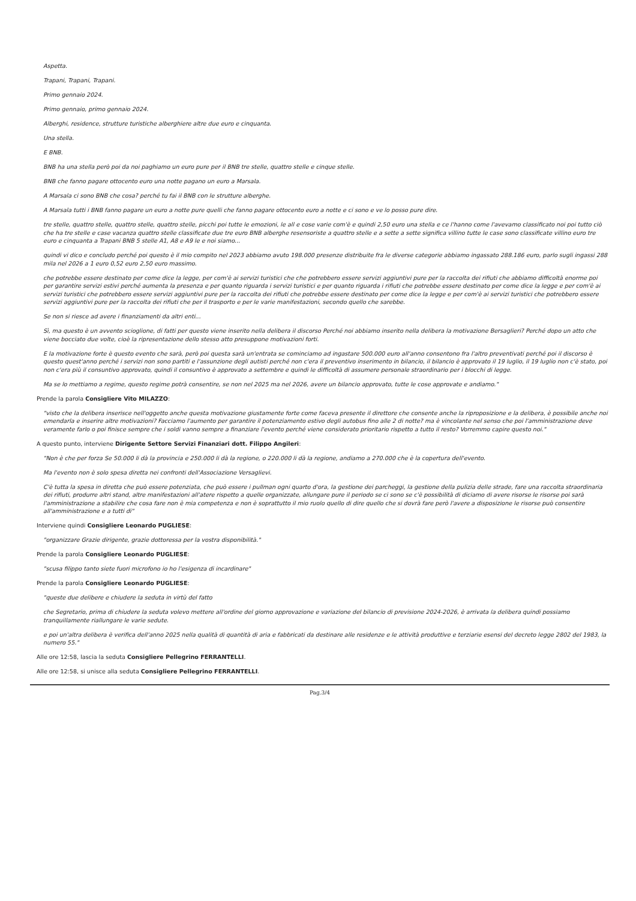Aspetta.
Trapani, Trapani, Trapani.
Primo gennaio 2024.
Primo gennaio, primo gennaio 2024.
Alberghi, residence, strutture turistiche alberghiere altre due euro e cinquanta.
Una stella.
E BNB.
BNB ha una stella però poi da noi paghiamo un euro pure per il BNB tre stelle, quattro stelle e cinque stelle.
BNB che fanno pagare ottocento euro una notte pagano un euro a Marsala.
A Marsala ci sono BNB che cosa? perché tu fai il BNB con le strutture alberghe.
A Marsala tutti i BNB fanno pagare un euro a notte pure quelli che fanno pagare ottocento euro a notte e ci sono e ve lo posso pure dire.
tre stelle, quattro stelle, quattro stelle, quattro stelle, picchi poi tutte le emozioni, le all e cose varie com'è e quindi 2,50 euro una stella e ce l'hanno come l'avevamo classificato noi poi tutto ciò che ha tre stelle e case vacanza quattro stelle classificate due tre euro BNB alberghe resensoriste a quattro stelle e a sette a sette significa villino tutte le case sono classificate villino euro tre euro e cinquanta a Trapani BNB 5 stelle A1, A8 e A9 le e noi siamo...
quindi vi dico e concludo perché poi questo è il mio compito nel 2023 abbiamo avuto 198.000 presenze distribuite fra le diverse categorie abbiamo ingassato 288.186 euro, parlo sugli ingassi 288 mila nel 2026 a 1 euro 0,52 euro 2,50 euro massimo.
che potrebbe essere destinato per come dice la legge, per com'è ai servizi turistici che che potrebbero essere servizi aggiuntivi pure per la raccolta dei rifiuti che abbiamo difficoltà enorme poi per garantire servizi estivi perché aumenta la presenza e per quanto riguarda i servizi turistici e per quanto riguarda i rifiuti che potrebbe essere destinato per come dice la legge e per com'è ai servizi turistici che potrebbero essere servizi aggiuntivi pure per la raccolta dei rifiuti che potrebbe essere destinato per come dice la legge e per com'è ai servizi turistici che potrebbero essere servizi aggiuntivi pure per la raccolta dei rifiuti che per il trasporto e per le varie manifestazioni, secondo quello che sarebbe.
Se non si riesce ad avere i finanziamenti da altri enti...
Sì, ma questo è un avvento scioglione, di fatti per questo viene inserito nella delibera il discorso Perché noi abbiamo inserito nella delibera la motivazione Bersaglieri? Perché dopo un atto che viene bocciato due volte, cioè la ripresentazione dello stesso atto presuppone motivazioni forti.
E la motivazione forte è questo evento che sarà, però poi questa sarà un'entrata se cominciamo ad ingastare 500.000 euro all'anno consentono fra l'altro preventivati perché poi il discorso è questo quest'anno perché i servizi non sono partiti e l'assunzione degli autisti perché non c'era il preventivo inserimento in bilancio, il bilancio è approvato il 19 luglio, il 19 luglio non c'è stato, poi non c'era più il consuntivo approvato, quindi il consuntivo è approvato a settembre e quindi le difficoltà di assumere personale straordinario per i blocchi di legge.
Ma se lo mettiamo a regime, questo regime potrà consentire, se non nel 2025 ma nel 2026, avere un bilancio approvato, tutte le cose approvate e andiamo."
Prende la parola Consigliere Vito MILAZZO:
"visto che la delibera inserisce nell'oggetto anche questa motivazione giustamente forte come faceva presente il direttore che consente anche la riproposizione e la delibera, è possibile anche noi emendarla e inserire altre motivazioni? Facciamo l'aumento per garantire il potenziamento estivo degli autobus fino alle 2 di notte? ma è vincolante nel senso che poi l'amministrazione deve veramente farlo o poi finisce sempre che i soldi vanno sempre a finanziare l'evento perché viene considerato prioritario rispetto a tutto il resto? Vorremmo capire questo noi."
A questo punto, interviene Dirigente Settore Servizi Finanziari dott. Filippo Angileri:
"Non è che per forza Se 50.000 li dà la provincia e 250.000 li dà la regione, o 220.000 li dà la regione, andiamo a 270.000 che è la copertura dell'evento.
Ma l'evento non è solo spesa diretta nei confronti dell'Associazione Versaglievi.
C'è tutta la spesa in diretta che può essere potenziata, che può essere i pullman ogni quarto d'ora, la gestione dei parcheggi, la gestione della pulizia delle strade, fare una raccolta straordinaria dei rifiuti, produrre altri stand, altre manifestazioni all'atere rispetto a quelle organizzate, allungare pure il periodo se ci sono se c'è possibilità di diciamo di avere risorse le risorse poi sarà l'amministrazione a stabilire che cosa fare non è mia competenza e non è soprattutto il mio ruolo quello di dire quello che si dovrà fare però l'avere a disposizione le risorse può consentire all'amministrazione e a tutti di"
Interviene quindi Consigliere Leonardo PUGLIESE:
"organizzare Grazie dirigente, grazie dottoressa per la vostra disponibilità."
Prende la parola Consigliere Leonardo PUGLIESE:
"scusa filippo tanto siete fuori microfono io ho l'esigenza di incardinare"
Prende la parola Consigliere Leonardo PUGLIESE:
"queste due delibere e chiudere la seduta in virtù del fatto
che Segretario, prima di chiudere la seduta volevo mettere all'ordine del giorno approvazione e variazione del bilancio di previsione 2024-2026, è arrivata la delibera quindi possiamo tranquillamente riallungare le varie sedute.
e poi un'altra delibera è verifica dell'anno 2025 nella qualità di quantità di aria e fabbricati da destinare alle residenze e le attività produttive e terziarie esensi del decreto legge 2802 del 1983, la numero 55."
Alle ore 12:58, lascia la seduta Consigliere Pellegrino FERRANTELLI.
Alle ore 12:58, si unisce alla seduta Consigliere Pellegrino FERRANTELLI.
Pag.3/4